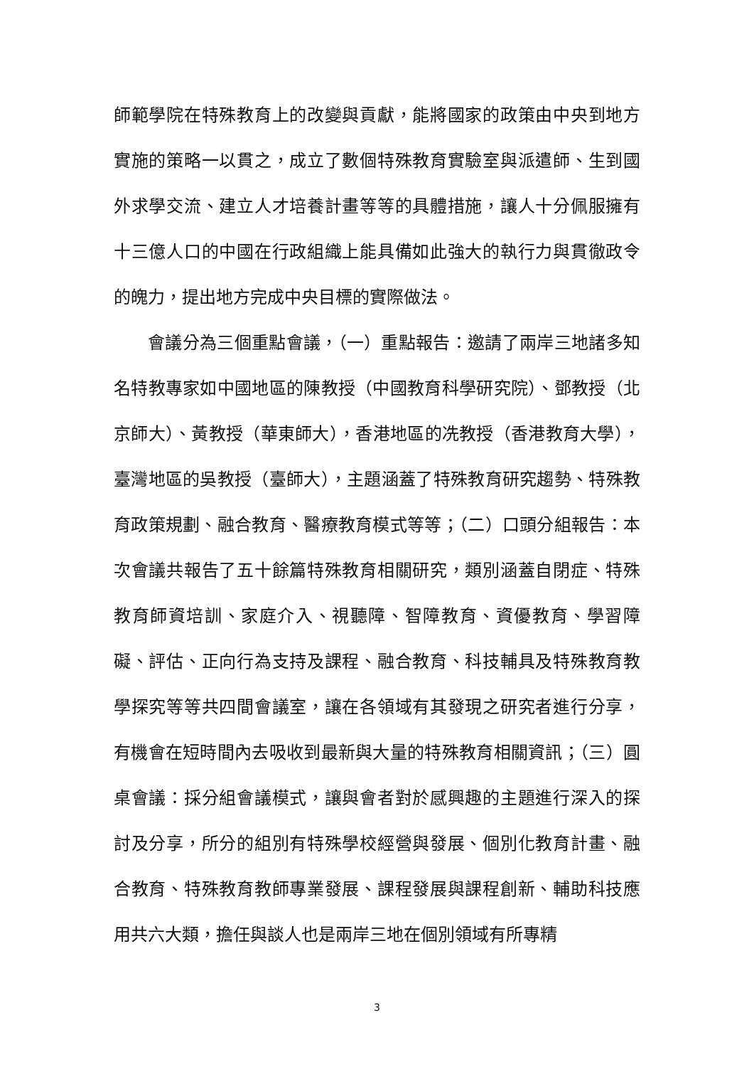師範學院在特殊教育上的改變與貢獻，能將國家的政策由中央到地方實施的策略一以貫之，成立了數個特殊教育實驗室與派遣師、生到國外求學交流、建立人才培養計畫等等的具體措施，讓人十分佩服擁有十三億人口的中國在行政組織上能具備如此強大的執行力與貫徹政令的魄力，提出地方完成中央目標的實際做法。
會議分為三個重點會議，（一）重點報告：邀請了兩岸三地諸多知名特教專家如中國地區的陳教授（中國教育科學研究院）、鄧教授（北京師大）、黃教授（華東師大），香港地區的冼教授（香港教育大學），臺灣地區的吳教授（臺師大），主題涵蓋了特殊教育研究趨勢、特殊教育政策規劃、融合教育、醫療教育模式等等；（二）口頭分組報告：本次會議共報告了五十餘篇特殊教育相關研究，類別涵蓋自閉症、特殊教育師資培訓、家庭介入、視聽障、智障教育、資優教育、學習障礙、評估、正向行為支持及課程、融合教育、科技輔具及特殊教育教學探究等等共四間會議室，讓在各領域有其發現之研究者進行分享，有機會在短時間內去吸收到最新與大量的特殊教育相關資訊；（三）圓桌會議：採分組會議模式，讓與會者對於感興趣的主題進行深入的探討及分享，所分的組別有特殊學校經營與發展、個別化教育計畫、融合教育、特殊教育教師專業發展、課程發展與課程創新、輔助科技應用共六大類，擔任與談人也是兩岸三地在個別領域有所專精
3